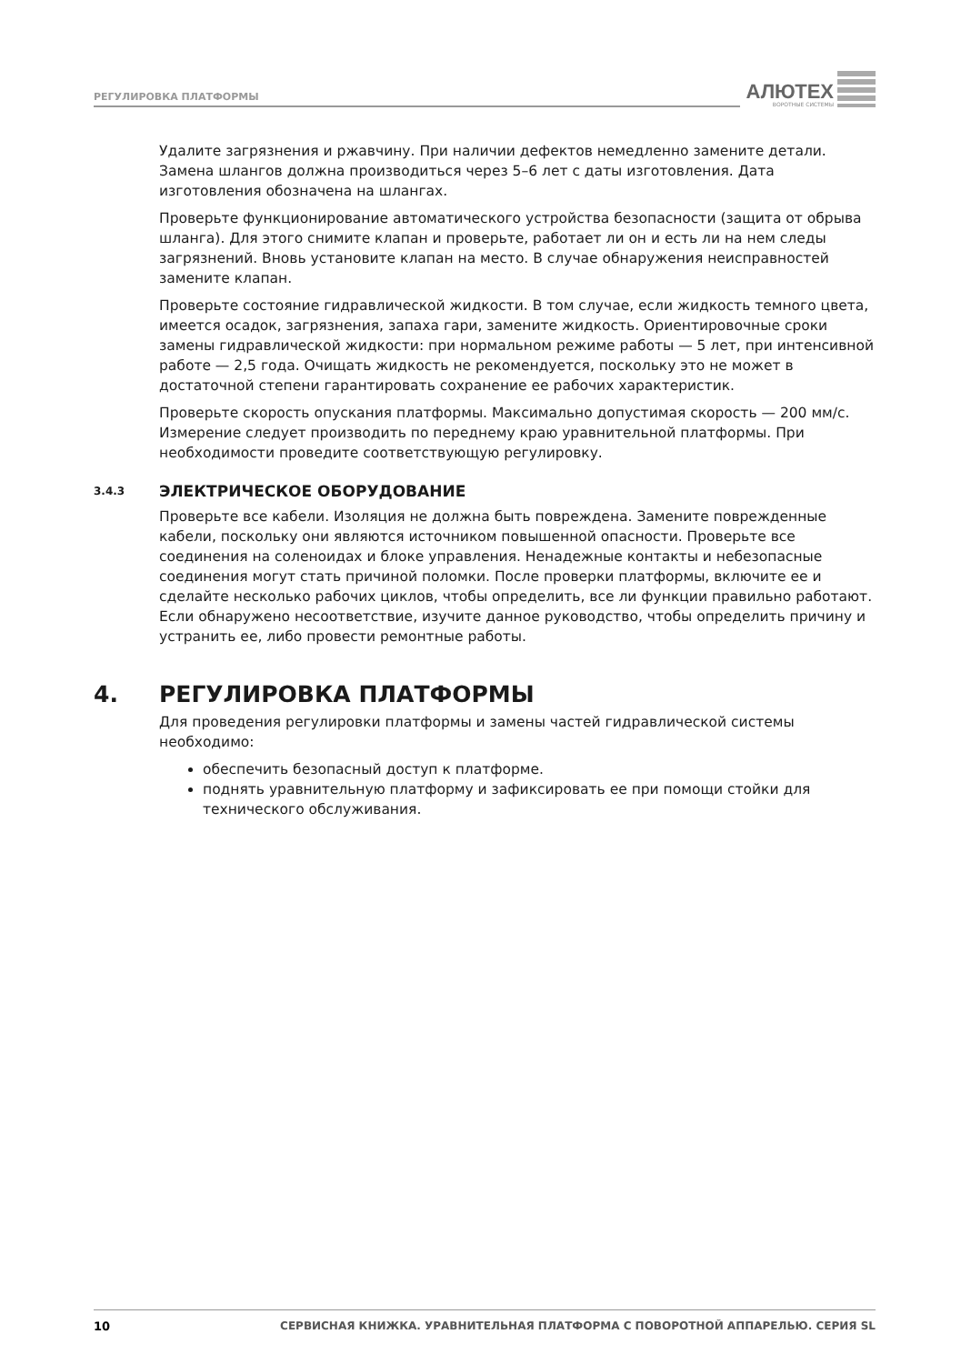РЕГУЛИРОВКА ПЛАТФОРМЫ
АЛЮТЕХ
ВОРОТНЫЕ СИСТЕМЫ
Удалите загрязнения и ржавчину. При наличии дефектов немедленно замените детали. Замена шлангов должна производиться через 5–6 лет с даты изготовления. Дата изготовления обозначена на шлангах.
Проверьте функционирование автоматического устройства безопасности (защита от обрыва шланга). Для этого снимите клапан и проверьте, работает ли он и есть ли на нем следы загрязнений. Вновь установите клапан на место. В случае обнаружения неисправностей замените клапан.
Проверьте состояние гидравлической жидкости. В том случае, если жидкость темного цвета, имеется осадок, загрязнения, запаха гари, замените жидкость. Ориентировочные сроки замены гидравлической жидкости: при нормальном режиме работы — 5 лет, при интенсивной работе — 2,5 года. Очищать жидкость не рекомендуется, поскольку это не может в достаточной степени гарантировать сохранение ее рабочих характеристик.
Проверьте скорость опускания платформы. Максимально допустимая скорость — 200 мм/с. Измерение следует производить по переднему краю уравнительной платформы. При необходимости проведите соответствующую регулировку.
3.4.3 ЭЛЕКТРИЧЕСКОЕ ОБОРУДОВАНИЕ
Проверьте все кабели. Изоляция не должна быть повреждена. Замените поврежденные кабели, поскольку они являются источником повышенной опасности. Проверьте все соединения на соленоидах и блоке управления. Ненадежные контакты и небезопасные соединения могут стать причиной поломки. После проверки платформы, включите ее и сделайте несколько рабочих циклов, чтобы определить, все ли функции правильно работают. Если обнаружено несоответствие, изучите данное руководство, чтобы определить причину и устранить ее, либо провести ремонтные работы.
4. РЕГУЛИРОВКА ПЛАТФОРМЫ
Для проведения регулировки платформы и замены частей гидравлической системы необходимо:
обеспечить безопасный доступ к платформе.
поднять уравнительную платформу и зафиксировать ее при помощи стойки для технического обслуживания.
10 СЕРВИСНАЯ КНИЖКА. УРАВНИТЕЛЬНАЯ ПЛАТФОРМА С ПОВОРОТНОЙ АППАРЕЛЬЮ. СЕРИЯ SL